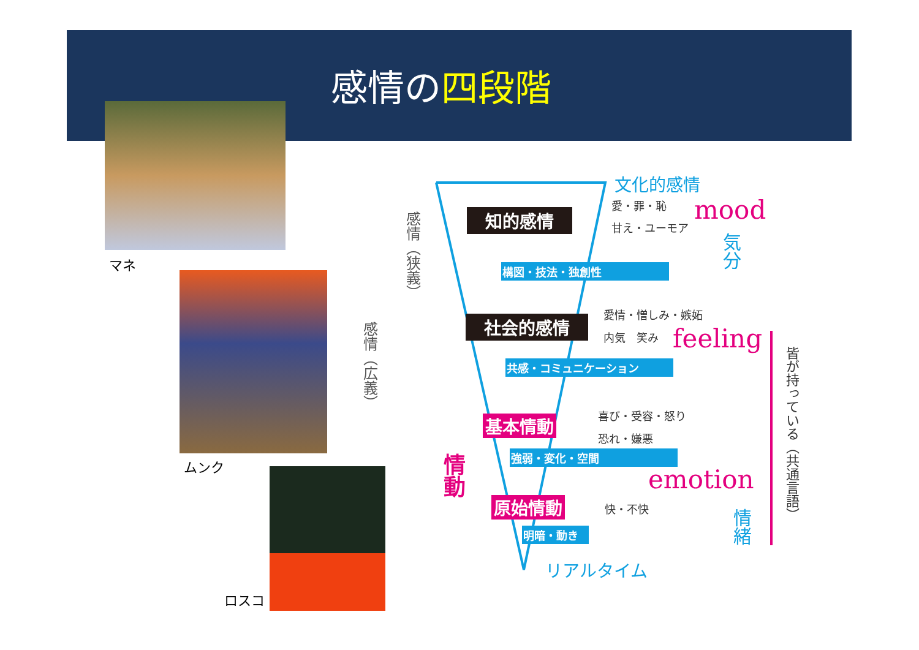感情の四段階
マネ
ムンク
ロスコ
文化的感情
愛・罪・恥
甘え・ユーモア
mood
気分
知的感情
構図・技法・独創性
感情（狭義）
感情（広義）
愛情・憎しみ・嫉妬
内気　笑み feeling
社会的感情
共感・コミュニケーション
情動
基本情動 喜び・受容・怒り
恐れ・嫌悪
強弱・変化・空間
emotion
原始情動 快・不快
明暗・動き
情緒
リアルタイム
皆が持っている（共通言語）